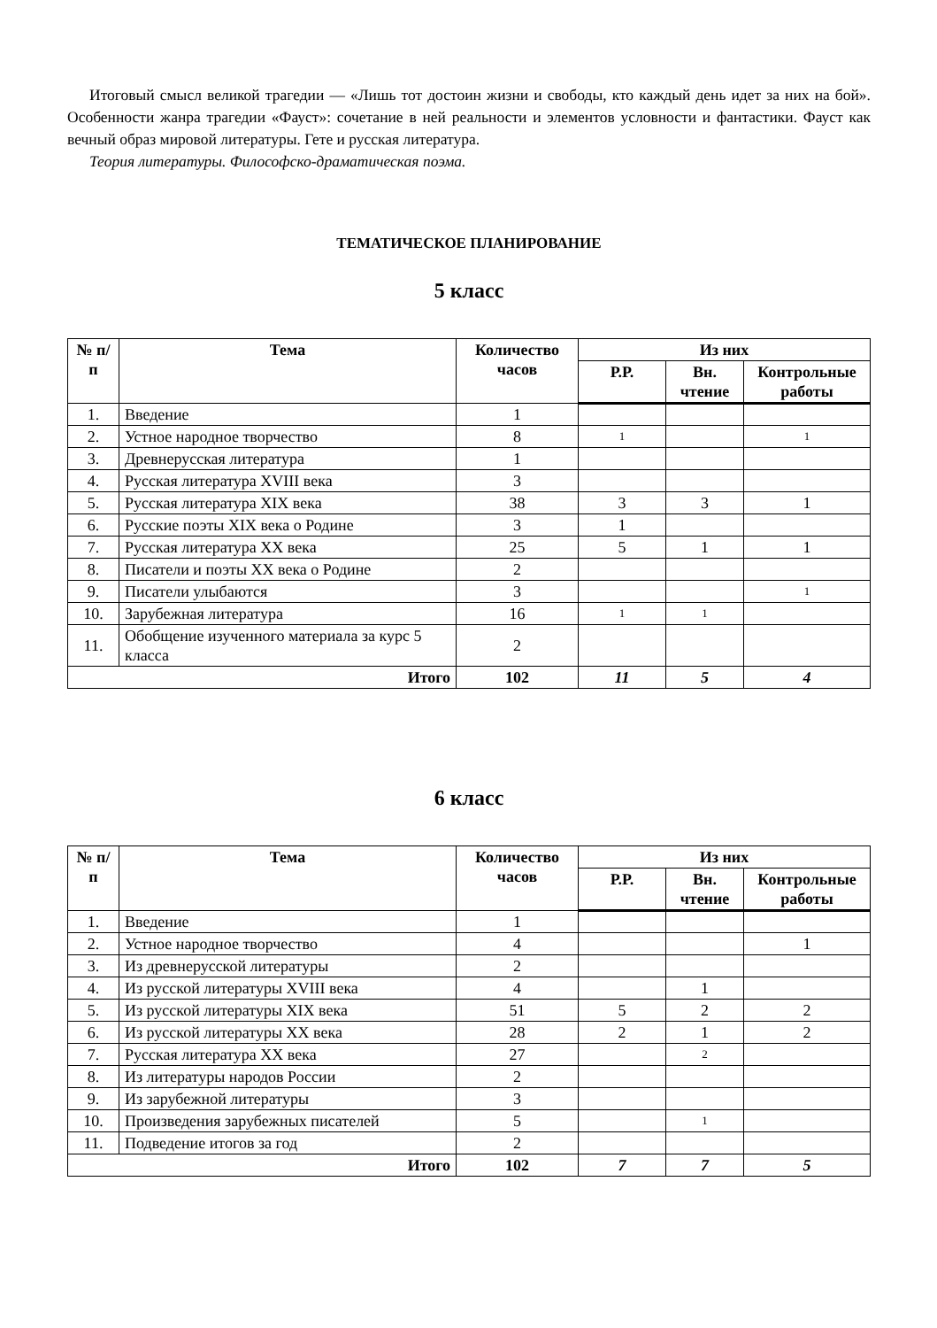Итоговый смысл великой трагедии — «Лишь тот достоин жизни и свободы, кто каждый день идет за них на бой». Особенности жанра трагедии «Фауст»: сочетание в ней реальности и элементов условности и фантастики. Фауст как вечный образ мировой литературы. Гете и русская литература.
Теория литературы. Философско-драматическая поэма.
ТЕМАТИЧЕСКОЕ ПЛАНИРОВАНИЕ
5 класс
| № п/п | Тема | Количество часов | Из них | | |
| --- | --- | --- | --- | --- | --- |
| | | | Р.Р. | Вн. чтение | Контрольные работы |
| 1. | Введение | 1 | | | |
| 2. | Устное народное творчество | 8 | 1 | | 1 |
| 3. | Древнерусская литература | 1 | | | |
| 4. | Русская литература XVIII века | 3 | | | |
| 5. | Русская литература XIX века | 38 | 3 | 3 | 1 |
| 6. | Русские поэты XIX века о Родине | 3 | 1 | | |
| 7. | Русская литература XX века | 25 | 5 | 1 | 1 |
| 8. | Писатели и поэты XX века о Родине | 2 | | | |
| 9. | Писатели улыбаются | 3 | | | 1 |
| 10. | Зарубежная литература | 16 | 1 | 1 | |
| 11. | Обобщение изученного материала за курс 5 класса | 2 | | | |
| Итого | | 102 | 11 | 5 | 4 |
6 класс
| № п/п | Тема | Количество часов | Из них | | |
| --- | --- | --- | --- | --- | --- |
| | | | Р.Р. | Вн. чтение | Контрольные работы |
| 1. | Введение | 1 | | | |
| 2. | Устное народное творчество | 4 | | | 1 |
| 3. | Из древнерусской литературы | 2 | | | |
| 4. | Из русской литературы XVIII века | 4 | | 1 | |
| 5. | Из русской литературы XIX века | 51 | 5 | 2 | 2 |
| 6. | Из русской литературы XX века | 28 | 2 | 1 | 2 |
| 7. | Русская литература XX века | 27 | | 2 | |
| 8. | Из литературы народов России | 2 | | | |
| 9. | Из зарубежной литературы | 3 | | | |
| 10. | Произведения зарубежных писателей | 5 | | 1 | |
| 11. | Подведение итогов за год | 2 | | | |
| Итого | | 102 | 7 | 7 | 5 |